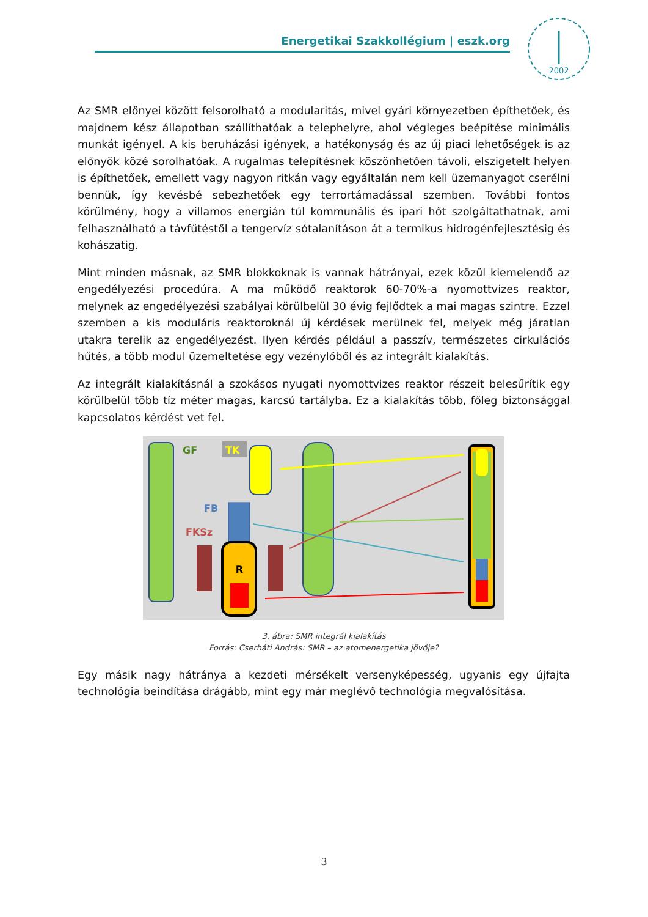Energetikai Szakkollégium | eszk.org
2002
Az SMR előnyei között felsorolható a modularitás, mivel gyári környezetben építhetőek, és majdnem kész állapotban szállíthatóak a telephelyre, ahol végleges beépítése minimális munkát igényel. A kis beruházási igények, a hatékonyság és az új piaci lehetőségek is az előnyök közé sorolhatóak. A rugalmas telepítésnek köszönhetően távoli, elszigetelt helyen is építhetőek, emellett vagy nagyon ritkán vagy egyáltalán nem kell üzemanyagot cserélni bennük, így kevésbé sebezhetőek egy terrortámadással szemben. További fontos körülmény, hogy a villamos energián túl kommunális és ipari hőt szolgáltathatnak, ami felhasználható a távfűtéstől a tengervíz sótalanításon át a termikus hidrogénfejlesztésig és kohászatig.
Mint minden másnak, az SMR blokkoknak is vannak hátrányai, ezek közül kiemelendő az engedélyezési procedúra. A ma működő reaktorok 60-70%-a nyomottvizes reaktor, melynek az engedélyezési szabályai körülbelül 30 évig fejlődtek a mai magas szintre. Ezzel szemben a kis moduláris reaktoroknál új kérdések merülnek fel, melyek még járatlan utakra terelik az engedélyezést. Ilyen kérdés például a passzív, természetes cirkulációs hűtés, a több modul üzemeltetése egy vezénylőből és az integrált kialakítás.
Az integrált kialakításnál a szokásos nyugati nyomottvizes reaktor részeit belesűrítik egy körülbelül több tíz méter magas, karcsú tartályba. Ez a kialakítás több, főleg biztonsággal kapcsolatos kérdést vet fel.
R
GF
TK
FB
FKSz
3. ábra: SMR integrál kialakítás
Forrás: Cserháti András: SMR – az atomenergetika jövője?
Egy másik nagy hátránya a kezdeti mérsékelt versenyképesség, ugyanis egy újfajta technológia beindítása drágább, mint egy már meglévő technológia megvalósítása.
3